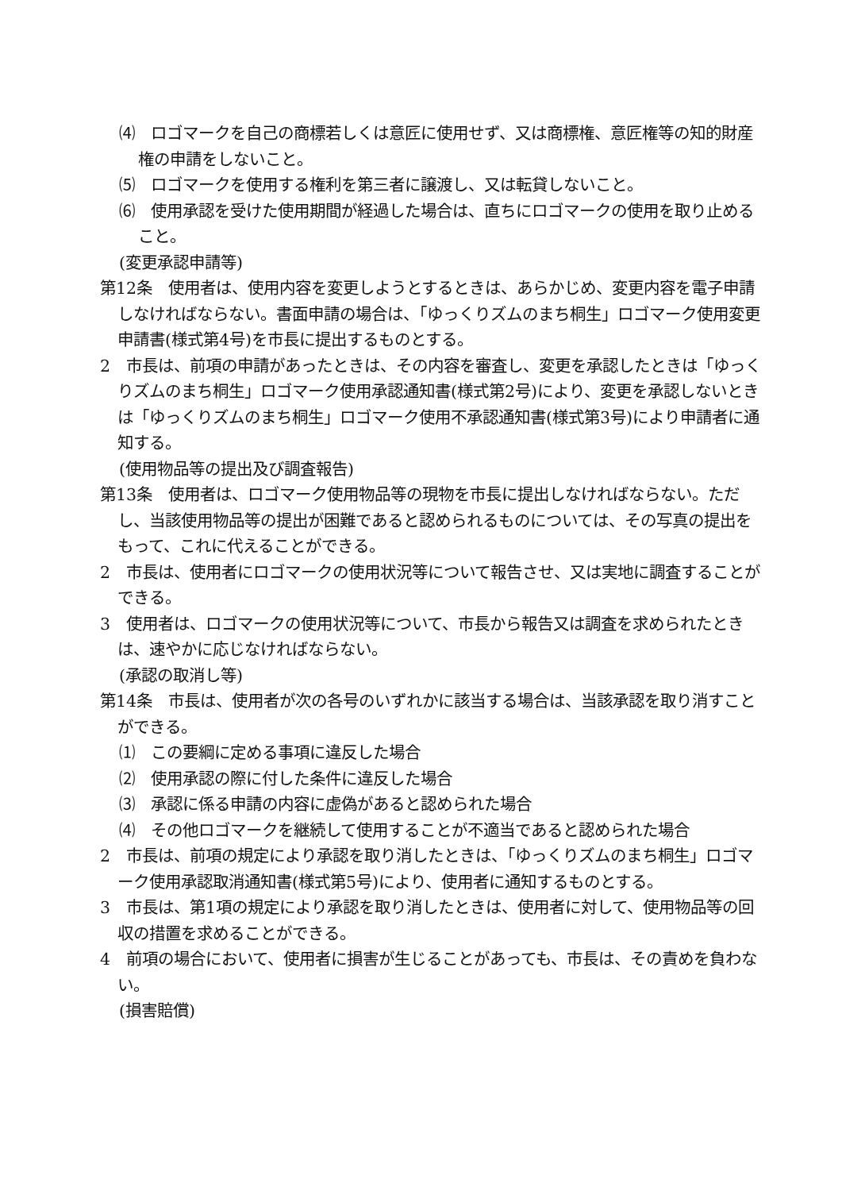⑷　ロゴマークを自己の商標若しくは意匠に使用せず、又は商標権、意匠権等の知的財産権の申請をしないこと。
⑸　ロゴマークを使用する権利を第三者に譲渡し、又は転貸しないこと。
⑹　使用承認を受けた使用期間が経過した場合は、直ちにロゴマークの使用を取り止めること。
(変更承認申請等)
第12条　使用者は、使用内容を変更しようとするときは、あらかじめ、変更内容を電子申請しなければならない。書面申請の場合は、「ゆっくりズムのまち桐生」ロゴマーク使用変更申請書(様式第4号)を市長に提出するものとする。
2　市長は、前項の申請があったときは、その内容を審査し、変更を承認したときは「ゆっくりズムのまち桐生」ロゴマーク使用承認通知書(様式第2号)により、変更を承認しないときは「ゆっくりズムのまち桐生」ロゴマーク使用不承認通知書(様式第3号)により申請者に通知する。
(使用物品等の提出及び調査報告)
第13条　使用者は、ロゴマーク使用物品等の現物を市長に提出しなければならない。ただし、当該使用物品等の提出が困難であると認められるものについては、その写真の提出をもって、これに代えることができる。
2　市長は、使用者にロゴマークの使用状況等について報告させ、又は実地に調査することができる。
3　使用者は、ロゴマークの使用状況等について、市長から報告又は調査を求められたときは、速やかに応じなければならない。
(承認の取消し等)
第14条　市長は、使用者が次の各号のいずれかに該当する場合は、当該承認を取り消すことができる。
⑴　この要綱に定める事項に違反した場合
⑵　使用承認の際に付した条件に違反した場合
⑶　承認に係る申請の内容に虚偽があると認められた場合
⑷　その他ロゴマークを継続して使用することが不適当であると認められた場合
2　市長は、前項の規定により承認を取り消したときは、「ゆっくりズムのまち桐生」ロゴマーク使用承認取消通知書(様式第5号)により、使用者に通知するものとする。
3　市長は、第1項の規定により承認を取り消したときは、使用者に対して、使用物品等の回収の措置を求めることができる。
4　前項の場合において、使用者に損害が生じることがあっても、市長は、その責めを負わない。
(損害賠償)